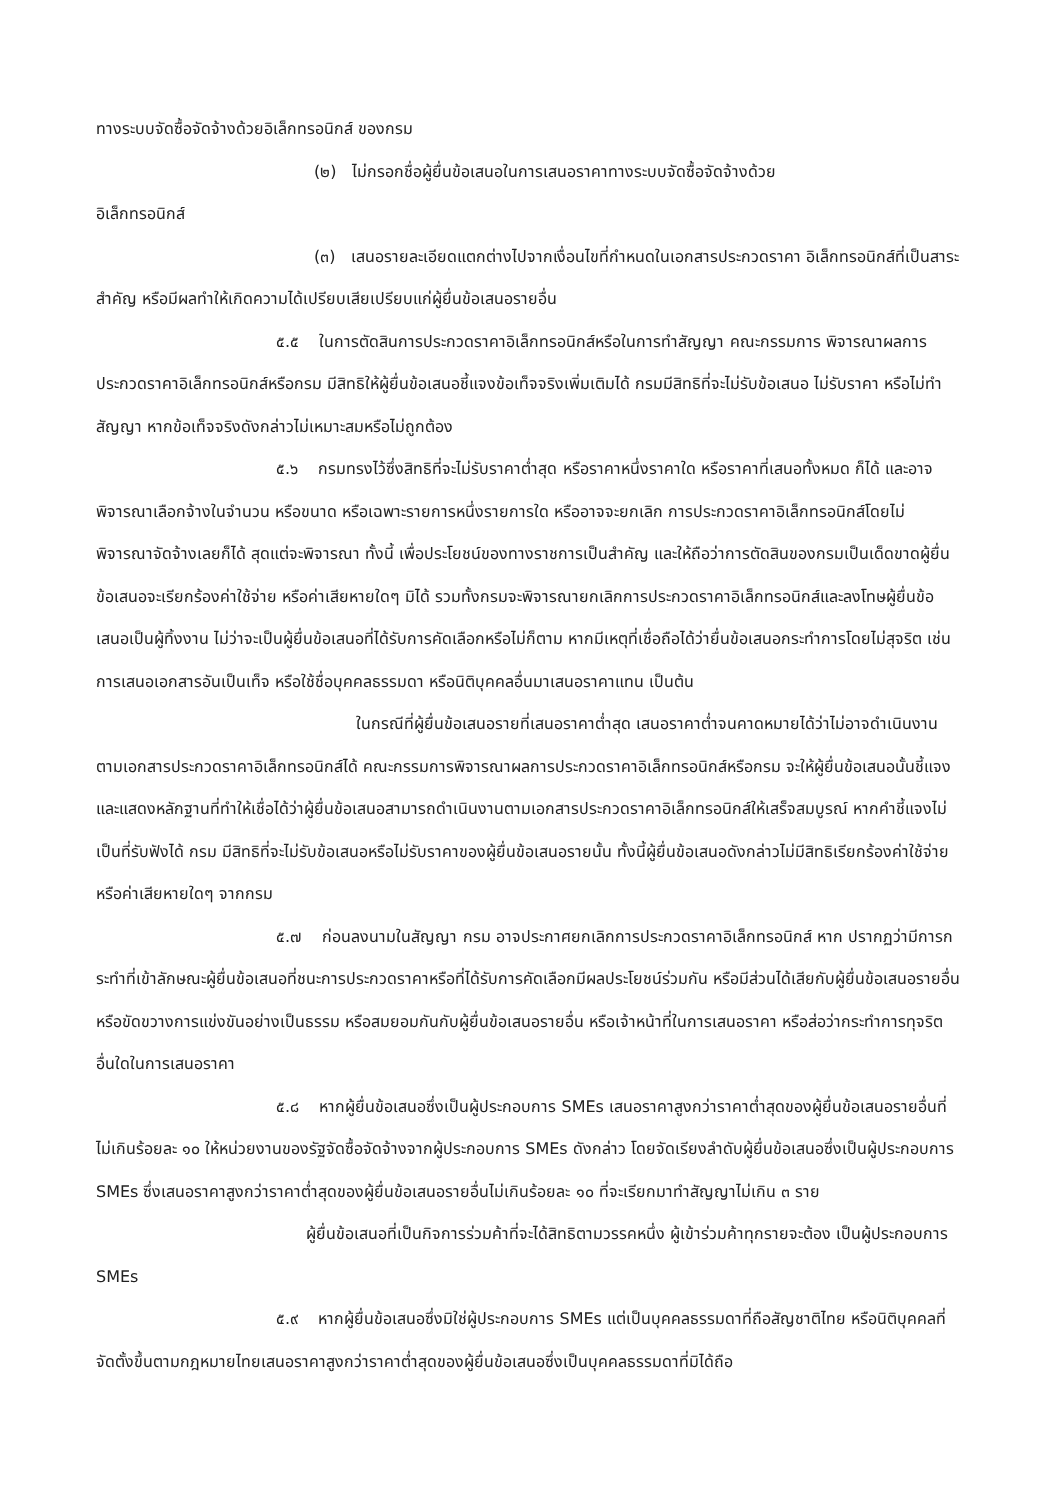ทางระบบจัดซื้อจัดจ้างด้วยอิเล็กทรอนิกส์ ของกรม
(๒) ไม่กรอกชื่อผู้ยื่นข้อเสนอในการเสนอราคาทางระบบจัดซื้อจัดจ้างด้วย
อิเล็กทรอนิกส์
(๓) เสนอรายละเอียดแตกต่างไปจากเงื่อนไขที่กำหนดในเอกสารประกวดราคา อิเล็กทรอนิกส์ที่เป็นสาระสำคัญ หรือมีผลทำให้เกิดความได้เปรียบเสียเปรียบแก่ผู้ยื่นข้อเสนอรายอื่น
๕.๕ ในการตัดสินการประกวดราคาอิเล็กทรอนิกส์หรือในการทำสัญญา คณะกรรมการ พิจารณาผลการประกวดราคาอิเล็กทรอนิกส์หรือกรม มีสิทธิให้ผู้ยื่นข้อเสนอชี้แจงข้อเท็จจริงเพิ่มเติมได้ กรมมีสิทธิที่จะไม่รับข้อเสนอ ไม่รับราคา หรือไม่ทำสัญญา หากข้อเท็จจริงดังกล่าวไม่เหมาะสมหรือไม่ถูกต้อง
๕.๖ กรมทรงไว้ซึ่งสิทธิที่จะไม่รับราคาต่ำสุด หรือราคาหนึ่งราคาใด หรือราคาที่เสนอทั้งหมด ก็ได้ และอาจพิจารณาเลือกจ้างในจำนวน หรือขนาด หรือเฉพาะรายการหนึ่งรายการใด หรืออาจจะยกเลิก การประกวดราคาอิเล็กทรอนิกส์โดยไม่พิจารณาจัดจ้างเลยก็ได้ สุดแต่จะพิจารณา ทั้งนี้ เพื่อประโยชน์ของทางราชการเป็นสำคัญ และให้ถือว่าการตัดสินของกรมเป็นเด็ดขาดผู้ยื่นข้อเสนอจะเรียกร้องค่าใช้จ่าย หรือค่าเสียหายใดๆ มิได้ รวมทั้งกรมจะพิจารณายกเลิกการประกวดราคาอิเล็กทรอนิกส์และลงโทษผู้ยื่นข้อเสนอเป็นผู้ทิ้งงาน ไม่ว่าจะเป็นผู้ยื่นข้อเสนอที่ได้รับการคัดเลือกหรือไม่ก็ตาม หากมีเหตุที่เชื่อถือได้ว่ายื่นข้อเสนอกระทำการโดยไม่สุจริต เช่น การเสนอเอกสารอันเป็นเท็จ หรือใช้ชื่อบุคคลธรรมดา หรือนิติบุคคลอื่นมาเสนอราคาแทน เป็นต้น
ในกรณีที่ผู้ยื่นข้อเสนอรายที่เสนอราคาต่ำสุด เสนอราคาต่ำจนคาดหมายได้ว่าไม่อาจดำเนินงานตามเอกสารประกวดราคาอิเล็กทรอนิกส์ได้ คณะกรรมการพิจารณาผลการประกวดราคาอิเล็กทรอนิกส์หรือกรม จะให้ผู้ยื่นข้อเสนอนั้นชี้แจงและแสดงหลักฐานที่ทำให้เชื่อได้ว่าผู้ยื่นข้อเสนอสามารถดำเนินงานตามเอกสารประกวดราคาอิเล็กทรอนิกส์ให้เสร็จสมบูรณ์ หากคำชี้แจงไม่เป็นที่รับฟังได้ กรม มีสิทธิที่จะไม่รับข้อเสนอหรือไม่รับราคาของผู้ยื่นข้อเสนอรายนั้น ทั้งนี้ผู้ยื่นข้อเสนอดังกล่าวไม่มีสิทธิเรียกร้องค่าใช้จ่ายหรือค่าเสียหายใดๆ จากกรม
๕.๗ ก่อนลงนามในสัญญา กรม อาจประกาศยกเลิกการประกวดราคาอิเล็กทรอนิกส์ หาก ปรากฏว่ามีการกระทำที่เข้าลักษณะผู้ยื่นข้อเสนอที่ชนะการประกวดราคาหรือที่ได้รับการคัดเลือกมีผลประโยชน์ร่วมกัน หรือมีส่วนได้เสียกับผู้ยื่นข้อเสนอรายอื่น หรือขัดขวางการแข่งขันอย่างเป็นธรรม หรือสมยอมกันกับผู้ยื่นข้อเสนอรายอื่น หรือเจ้าหน้าที่ในการเสนอราคา หรือส่อว่ากระทำการทุจริตอื่นใดในการเสนอราคา
๕.๘ หากผู้ยื่นข้อเสนอซึ่งเป็นผู้ประกอบการ SMEs เสนอราคาสูงกว่าราคาต่ำสุดของผู้ยื่นข้อเสนอรายอื่นที่ไม่เกินร้อยละ ๑๐ ให้หน่วยงานของรัฐจัดซื้อจัดจ้างจากผู้ประกอบการ SMEs ดังกล่าว โดยจัดเรียงลำดับผู้ยื่นข้อเสนอซึ่งเป็นผู้ประกอบการ SMEs ซึ่งเสนอราคาสูงกว่าราคาต่ำสุดของผู้ยื่นข้อเสนอรายอื่นไม่เกินร้อยละ ๑๐ ที่จะเรียกมาทำสัญญาไม่เกิน ๓ ราย
ผู้ยื่นข้อเสนอที่เป็นกิจการร่วมค้าที่จะได้สิทธิตามวรรคหนึ่ง ผู้เข้าร่วมค้าทุกรายจะต้อง เป็นผู้ประกอบการ SMEs
๕.๙ หากผู้ยื่นข้อเสนอซึ่งมิใช่ผู้ประกอบการ SMEs แต่เป็นบุคคลธรรมดาที่ถือสัญชาติไทย หรือนิติบุคคลที่จัดตั้งขึ้นตามกฎหมายไทยเสนอราคาสูงกว่าราคาต่ำสุดของผู้ยื่นข้อเสนอซึ่งเป็นบุคคลธรรมดาที่มิได้ถือ